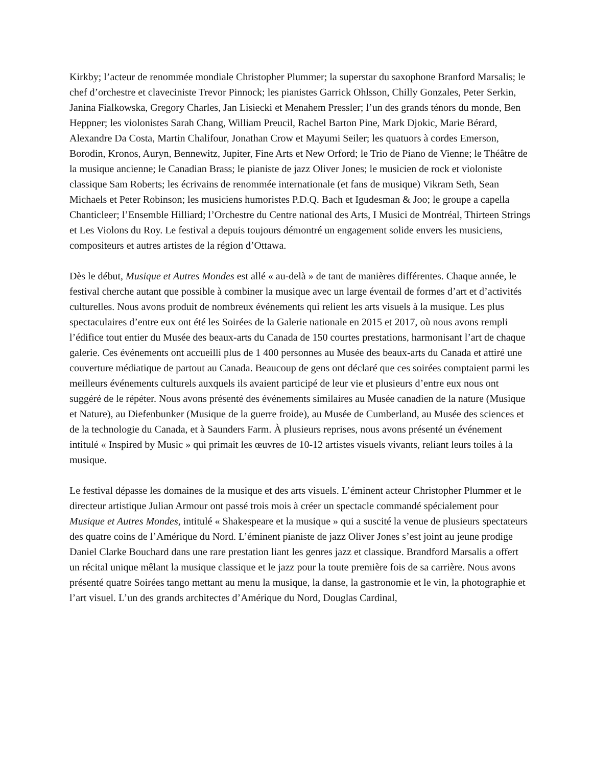Kirkby; l’acteur de renommée mondiale Christopher Plummer; la superstar du saxophone Branford Marsalis; le chef d’orchestre et claveciniste Trevor Pinnock; les pianistes Garrick Ohlsson, Chilly Gonzales, Peter Serkin, Janina Fialkowska, Gregory Charles, Jan Lisiecki et Menahem Pressler; l’un des grands ténors du monde, Ben Heppner; les violonistes Sarah Chang, William Preucil, Rachel Barton Pine, Mark Djokic, Marie Bérard, Alexandre Da Costa, Martin Chalifour, Jonathan Crow et Mayumi Seiler; les quatuors à cordes Emerson, Borodin, Kronos, Auryn, Bennewitz, Jupiter, Fine Arts et New Orford; le Trio de Piano de Vienne; le Théâtre de la musique ancienne; le Canadian Brass; le pianiste de jazz Oliver Jones; le musicien de rock et violoniste classique Sam Roberts; les écrivains de renommée internationale (et fans de musique) Vikram Seth, Sean Michaels et Peter Robinson; les musiciens humoristes P.D.Q. Bach et Igudesman & Joo; le groupe a capella Chanticleer; l’Ensemble Hilliard; l’Orchestre du Centre national des Arts, I Musici de Montréal, Thirteen Strings et Les Violons du Roy. Le festival a depuis toujours démontré un engagement solide envers les musiciens, compositeurs et autres artistes de la région d’Ottawa.
Dès le début, Musique et Autres Mondes est allé « au-delà » de tant de manières différentes. Chaque année, le festival cherche autant que possible à combiner la musique avec un large éventail de formes d’art et d’activités culturelles. Nous avons produit de nombreux événements qui relient les arts visuels à la musique. Les plus spectaculaires d’entre eux ont été les Soirées de la Galerie nationale en 2015 et 2017, où nous avons rempli l’édifice tout entier du Musée des beaux-arts du Canada de 150 courtes prestations, harmonisant l’art de chaque galerie. Ces événements ont accueilli plus de 1 400 personnes au Musée des beaux-arts du Canada et attiré une couverture médiatique de partout au Canada. Beaucoup de gens ont déclaré que ces soirées comptaient parmi les meilleurs événements culturels auxquels ils avaient participé de leur vie et plusieurs d’entre eux nous ont suggéré de le répéter. Nous avons présenté des événements similaires au Musée canadien de la nature (Musique et Nature), au Diefenbunker (Musique de la guerre froide), au Musée de Cumberland, au Musée des sciences et de la technologie du Canada, et à Saunders Farm. À plusieurs reprises, nous avons présenté un événement intitulé « Inspired by Music » qui primait les œuvres de 10-12 artistes visuels vivants, reliant leurs toiles à la musique.
Le festival dépasse les domaines de la musique et des arts visuels. L’éminent acteur Christopher Plummer et le directeur artistique Julian Armour ont passé trois mois à créer un spectacle commandé spécialement pour Musique et Autres Mondes, intitulé « Shakespeare et la musique » qui a suscité la venue de plusieurs spectateurs des quatre coins de l’Amérique du Nord. L’éminent pianiste de jazz Oliver Jones s’est joint au jeune prodige Daniel Clarke Bouchard dans une rare prestation liant les genres jazz et classique. Brandford Marsalis a offert un récital unique mêlant la musique classique et le jazz pour la toute première fois de sa carrière. Nous avons présenté quatre Soirées tango mettant au menu la musique, la danse, la gastronomie et le vin, la photographie et l’art visuel. L’un des grands architectes d’Amérique du Nord, Douglas Cardinal,